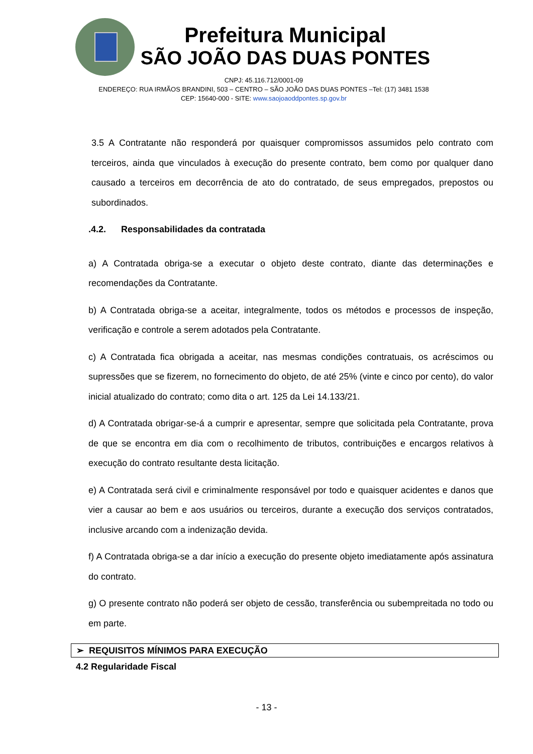Prefeitura Municipal
SÃO JOÃO DAS DUAS PONTES
CNPJ: 45.116.712/0001-09
ENDEREÇO: RUA IRMÃOS BRANDINI, 503 – CENTRO – SÃO JOÃO DAS DUAS PONTES –Tel: (17) 3481 1538
CEP: 15640-000 - SITE: www.saojoaoddpontes.sp.gov.br
3.5 A Contratante não responderá por quaisquer compromissos assumidos pelo contrato com terceiros, ainda que vinculados à execução do presente contrato, bem como por qualquer dano causado a terceiros em decorrência de ato do contratado, de seus empregados, prepostos ou subordinados.
.4.2. Responsabilidades da contratada
a) A Contratada obriga-se a executar o objeto deste contrato, diante das determinações e recomendações da Contratante.
b) A Contratada obriga-se a aceitar, integralmente, todos os métodos e processos de inspeção, verificação e controle a serem adotados pela Contratante.
c) A Contratada fica obrigada a aceitar, nas mesmas condições contratuais, os acréscimos ou supressões que se fizerem, no fornecimento do objeto, de até 25% (vinte e cinco por cento), do valor inicial atualizado do contrato; como dita o art. 125 da Lei 14.133/21.
d) A Contratada obrigar-se-á a cumprir e apresentar, sempre que solicitada pela Contratante, prova de que se encontra em dia com o recolhimento de tributos, contribuições e encargos relativos à execução do contrato resultante desta licitação.
e) A Contratada será civil e criminalmente responsável por todo e quaisquer acidentes e danos que vier a causar ao bem e aos usuários ou terceiros, durante a execução dos serviços contratados, inclusive arcando com a indenização devida.
f) A Contratada obriga-se a dar início a execução do presente objeto imediatamente após assinatura do contrato.
g) O presente contrato não poderá ser objeto de cessão, transferência ou subempreitada no todo ou em parte.
➢ REQUISITOS MÍNIMOS PARA EXECUÇÃO
4.2 Regularidade Fiscal
- 13 -